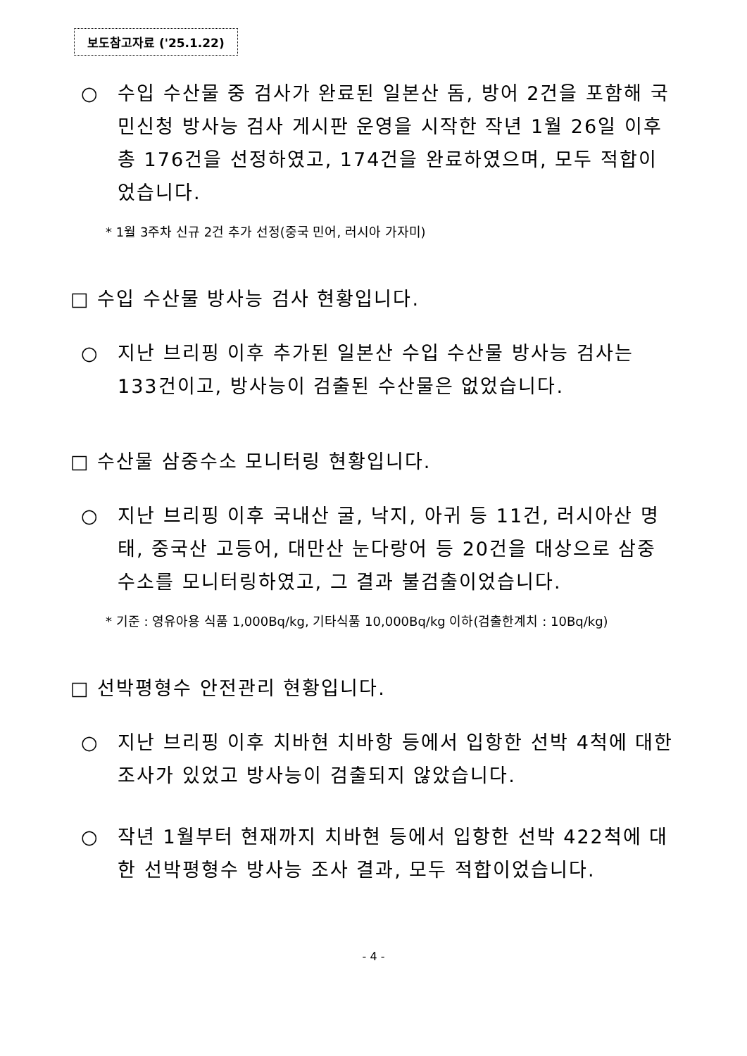보도참고자료 ('25.1.22)
○ 수입 수산물 중 검사가 완료된 일본산 돔, 방어 2건을 포함해 국민신청 방사능 검사 게시판 운영을 시작한 작년 1월 26일 이후 총 176건을 선정하였고, 174건을 완료하였으며, 모두 적합이었습니다.
* 1월 3주차 신규 2건 추가 선정(중국 민어, 러시아 가자미)
□ 수입 수산물 방사능 검사 현황입니다.
○ 지난 브리핑 이후 추가된 일본산 수입 수산물 방사능 검사는 133건이고, 방사능이 검출된 수산물은 없었습니다.
□ 수산물 삼중수소 모니터링 현황입니다.
○ 지난 브리핑 이후 국내산 굴, 낙지, 아귀 등 11건, 러시아산 명태, 중국산 고등어, 대만산 눈다랑어 등 20건을 대상으로 삼중수소를 모니터링하였고, 그 결과 불검출이었습니다.
* 기준 : 영유아용 식품 1,000Bq/kg, 기타식품 10,000Bq/kg 이하(검출한계치 : 10Bq/kg)
□ 선박평형수 안전관리 현황입니다.
○ 지난 브리핑 이후 치바현 치바항 등에서 입항한 선박 4척에 대한 조사가 있었고 방사능이 검출되지 않았습니다.
○ 작년 1월부터 현재까지 치바현 등에서 입항한 선박 422척에 대한 선박평형수 방사능 조사 결과, 모두 적합이었습니다.
- 4 -